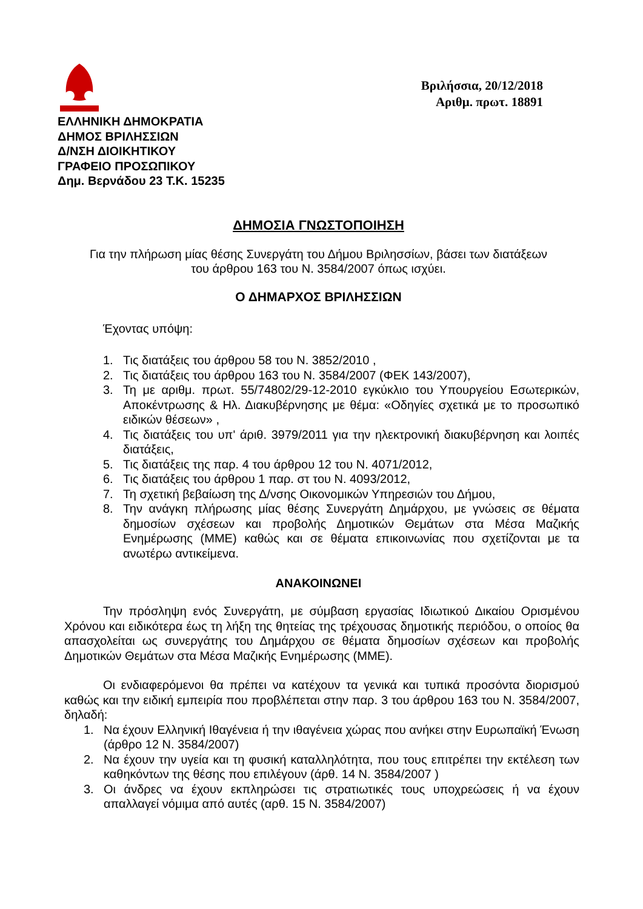Βριλήσσια, 20/12/2018
Αριθμ. πρωτ. 18891
ΕΛΛΗΝΙΚΗ ΔΗΜΟΚΡΑΤΙΑ
ΔΗΜΟΣ ΒΡΙΛΗΣΣΙΩΝ
Δ/ΝΣΗ ΔΙΟΙΚΗΤΙΚΟΥ
ΓΡΑΦΕΙΟ ΠΡΟΣΩΠΙΚΟΥ
Δημ. Βερνάδου 23 Τ.Κ. 15235
ΔΗΜΟΣΙΑ ΓΝΩΣΤΟΠΟΙΗΣΗ
Για την πλήρωση μίας θέσης Συνεργάτη του Δήμου Βριλησσίων, βάσει των διατάξεων
του άρθρου 163 του Ν. 3584/2007 όπως ισχύει.
Ο ΔΗΜΑΡΧΟΣ ΒΡΙΛΗΣΣΙΩΝ
Έχοντας υπόψη:
1. Τις διατάξεις του άρθρου 58 του Ν. 3852/2010 ,
2. Τις διατάξεις του άρθρου 163 του Ν. 3584/2007 (ΦΕΚ 143/2007),
3. Τη με αριθμ. πρωτ. 55/74802/29-12-2010 εγκύκλιο του Υπουργείου Εσωτερικών, Αποκέντρωσης & Ηλ. Διακυβέρνησης με θέμα: «Οδηγίες σχετικά με το προσωπικό ειδικών θέσεων» ,
4. Τις διατάξεις του υπ' άριθ. 3979/2011 για την ηλεκτρονική διακυβέρνηση και λοιπές διατάξεις,
5. Τις διατάξεις της παρ. 4 του άρθρου 12 του Ν. 4071/2012,
6. Τις διατάξεις του άρθρου 1 παρ. στ του Ν. 4093/2012,
7. Τη σχετική βεβαίωση της Δ/νσης Οικονομικών Υπηρεσιών του Δήμου,
8. Την ανάγκη πλήρωσης μίας θέσης Συνεργάτη Δημάρχου, με γνώσεις σε θέματα δημοσίων σχέσεων και προβολής Δημοτικών Θεμάτων στα Μέσα Μαζικής Ενημέρωσης (ΜΜΕ) καθώς και σε θέματα επικοινωνίας που σχετίζονται με τα ανωτέρω αντικείμενα.
ΑΝΑΚΟΙΝΩΝΕΙ
Την πρόσληψη ενός Συνεργάτη, με σύμβαση εργασίας Ιδιωτικού Δικαίου Ορισμένου Χρόνου και ειδικότερα έως τη λήξη της θητείας της τρέχουσας δημοτικής περιόδου, ο οποίος θα απασχολείται ως συνεργάτης του Δημάρχου σε θέματα δημοσίων σχέσεων και προβολής Δημοτικών Θεμάτων στα Μέσα Μαζικής Ενημέρωσης (ΜΜΕ).
Οι ενδιαφερόμενοι θα πρέπει να κατέχουν τα γενικά και τυπικά προσόντα διορισμού καθώς και την ειδική εμπειρία που προβλέπεται στην παρ. 3 του άρθρου 163 του Ν. 3584/2007, δηλαδή:
1. Να έχουν Ελληνική Ιθαγένεια ή την ιθαγένεια χώρας που ανήκει στην Ευρωπαϊκή Ένωση (άρθρο 12 Ν. 3584/2007)
2. Να έχουν την υγεία και τη φυσική καταλληλότητα, που τους επιτρέπει την εκτέλεση των καθηκόντων της θέσης που επιλέγουν (άρθ. 14 Ν. 3584/2007 )
3. Οι άνδρες να έχουν εκπληρώσει τις στρατιωτικές τους υποχρεώσεις ή να έχουν απαλλαγεί νόμιμα από αυτές (αρθ. 15 Ν. 3584/2007)